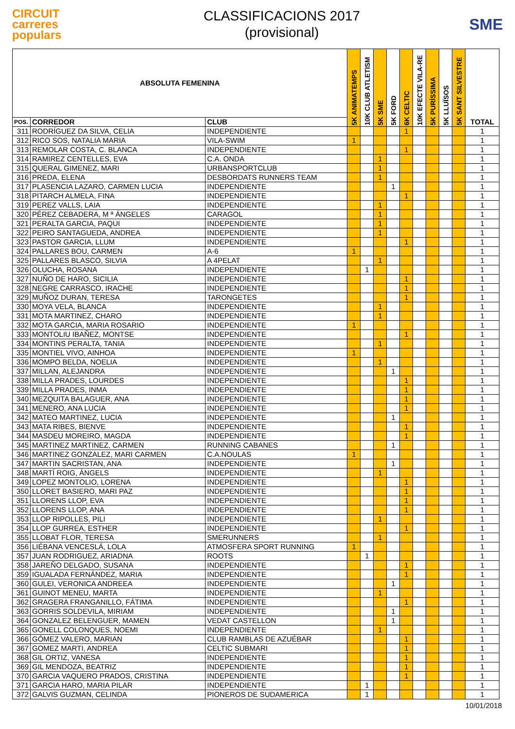CIRCUIT
carreres
populars
CLASSIFICACIONS 2017
(provisional)
SME
| ABSOLUTA FEMENINA | | | 5K ANIMATEMPS | 10K CLUB ATLETISM | 5K SME | 5K FORD | 6K CELTIC | 10K EFECTE VILA-RE | 5K PURÍSSIMA | 5K LLUÏSOS | 5K SANT SILVESTRE | TOTAL |
| --- | --- | --- | --- | --- | --- | --- | --- | --- | --- | --- | --- | --- |
| POS. | CORREDOR | CLUB | | | | | | | | | | |
| 311 | RODRÍGUEZ DA SILVA, CELIA | INDEPENDIENTE | | | | | 1 | | | | | 1 |
| 312 | RICO SOS, NATALIA MARIA | VILA-SWIM | 1 | | | | | | | | | 1 |
| 313 | REMOLAR COSTA, C. BLANCA | INDEPENDIENTE | | | | | 1 | | | | | 1 |
| 314 | RAMIREZ CENTELLES, EVA | C.A. ONDA | | | 1 | | | | | | | 1 |
| 315 | QUERAL GIMENEZ, MARI | URBANSPORTCLUB | | | 1 | | | | | | | 1 |
| 316 | PREDA, ELENA | DESBORDATS RUNNERS TEAM | | | 1 | | | | | | | 1 |
| 317 | PLASENCIA LAZARO, CARMEN LUCIA | INDEPENDIENTE | | | | 1 | | | | | | 1 |
| 318 | PITARCH ALMELA, FINA | INDEPENDIENTE | | | | | 1 | | | | | 1 |
| 319 | PEREZ VALLS, LAIA | INDEPENDIENTE | | | 1 | | | | | | | 1 |
| 320 | PÉREZ CEBADERA, M ª ÁNGELES | CARAGOL | | | 1 | | | | | | | 1 |
| 321 | PERALTA GARCIA, PAQUI | INDEPENDIENTE | | | 1 | | | | | | | 1 |
| 322 | PEIRO SANTAGUEDA, ANDREA | INDEPENDIENTE | | | 1 | | | | | | | 1 |
| 323 | PASTOR GARCIA, LLUM | INDEPENDIENTE | | | | | 1 | | | | | 1 |
| 324 | PALLARES BOU, CARMEN | A-6 | 1 | | | | | | | | | 1 |
| 325 | PALLARES BLASCO, SILVIA | A 4PELAT | | | 1 | | | | | | | 1 |
| 326 | OLUCHA, ROSANA | INDEPENDIENTE | | 1 | | | | | | | | 1 |
| 327 | NUÑO DE HARO, SICILIA | INDEPENDIENTE | | | | | 1 | | | | | 1 |
| 328 | NEGRE CARRASCO, IRACHE | INDEPENDIENTE | | | | | 1 | | | | | 1 |
| 329 | MUÑOZ DURAN, TERESA | TARONGETES | | | | | 1 | | | | | 1 |
| 330 | MOYA VELA, BLANCA | INDEPENDIENTE | | | 1 | | | | | | | 1 |
| 331 | MOTA MARTINEZ, CHARO | INDEPENDIENTE | | | 1 | | | | | | | 1 |
| 332 | MOTA GARCIA, MARIA ROSARIO | INDEPENDIENTE | 1 | | | | | | | | | 1 |
| 333 | MONTOLIU IBAÑEZ, MONTSE | INDEPENDIENTE | | | | | 1 | | | | | 1 |
| 334 | MONTINS PERALTA, TANIA | INDEPENDIENTE | | | 1 | | | | | | | 1 |
| 335 | MONTIEL VIVO, AINHOA | INDEPENDIENTE | 1 | | | | | | | | | 1 |
| 336 | MOMPO BELDA, NOELIA | INDEPENDIENTE | | | 1 | | | | | | | 1 |
| 337 | MILLAN, ALEJANDRA | INDEPENDIENTE | | | | 1 | | | | | | 1 |
| 338 | MILLA PRADES, LOURDES | INDEPENDIENTE | | | | | 1 | | | | | 1 |
| 339 | MILLA PRADES, INMA | INDEPENDIENTE | | | | | 1 | | | | | 1 |
| 340 | MEZQUITA BALAGUER, ANA | INDEPENDIENTE | | | | | 1 | | | | | 1 |
| 341 | MENERO, ANA LUCIA | INDEPENDIENTE | | | | | 1 | | | | | 1 |
| 342 | MATEO MARTINEZ, LUCIA | INDEPENDIENTE | | | | 1 | | | | | | 1 |
| 343 | MATA RIBES, BIENVE | INDEPENDIENTE | | | | | 1 | | | | | 1 |
| 344 | MASDEU MOREIRO, MAGDA | INDEPENDIENTE | | | | | 1 | | | | | 1 |
| 345 | MARTINEZ MARTINEZ, CARMEN | RUNNING CABANES | | | | 1 | | | | | | 1 |
| 346 | MARTINEZ GONZALEZ, MARI CARMEN | C.A.NOULAS | 1 | | | | | | | | | 1 |
| 347 | MARTIN SACRISTAN, ANA | INDEPENDIENTE | | | | 1 | | | | | | 1 |
| 348 | MARTÍ ROIG, ÀNGELS | INDEPENDIENTE | | | 1 | | | | | | | 1 |
| 349 | LOPEZ MONTOLIO, LORENA | INDEPENDIENTE | | | | | 1 | | | | | 1 |
| 350 | LLORET BASIERO, MARI PAZ | INDEPENDIENTE | | | | | 1 | | | | | 1 |
| 351 | LLORENS LLOP, EVA | INDEPENDIENTE | | | | | 1 | | | | | 1 |
| 352 | LLORENS LLOP, ANA | INDEPENDIENTE | | | | | 1 | | | | | 1 |
| 353 | LLOP RIPOLLES, PILI | INDEPENDIENTE | | | 1 | | | | | | | 1 |
| 354 | LLOP GURREA, ESTHER | INDEPENDIENTE | | | | | 1 | | | | | 1 |
| 355 | LLOBAT FLOR, TERESA | SMERUNNERS | | | 1 | | | | | | | 1 |
| 356 | LIÉBANA VENCESLÁ, LOLA | ATMOSFERA SPORT RUNNING | 1 | | | | | | | | | 1 |
| 357 | JUAN RODRIGUEZ, ARIADNA | ROOTS | | 1 | | | | | | | | 1 |
| 358 | JAREÑO DELGADO, SUSANA | INDEPENDIENTE | | | | | 1 | | | | | 1 |
| 359 | IGUALADA FERNÁNDEZ, MARIA | INDEPENDIENTE | | | | | 1 | | | | | 1 |
| 360 | GULEI, VERONICA ANDREEA | INDEPENDIENTE | | | | 1 | | | | | | 1 |
| 361 | GUINOT MENEU, MARTA | INDEPENDIENTE | | | 1 | | | | | | | 1 |
| 362 | GRAGERA FRANGANILLO, FÁTIMA | INDEPENDIENTE | | | | | 1 | | | | | 1 |
| 363 | GORRIS SOLDEVILA, MIRIAM | INDEPENDIENTE | | | | 1 | | | | | | 1 |
| 364 | GONZALEZ BELENGUER, MAMEN | VEDAT CASTELLON | | | | 1 | | | | | | 1 |
| 365 | GONELL COLONQUES, NOEMI | INDEPENDIENTE | | | 1 | | | | | | | 1 |
| 366 | GÓMEZ VALERO, MARIAN | CLUB RAMBLAS DE AZUÉBAR | | | | | 1 | | | | | 1 |
| 367 | GOMEZ MARTI, ANDREA | CELTIC SUBMARI | | | | | 1 | | | | | 1 |
| 368 | GIL ORTIZ, VANESA | INDEPENDIENTE | | | | | 1 | | | | | 1 |
| 369 | GIL MENDOZA, BEATRIZ | INDEPENDIENTE | | | | | 1 | | | | | 1 |
| 370 | GARCIA VAQUERO PRADOS, CRISTINA | INDEPENDIENTE | | | | | 1 | | | | | 1 |
| 371 | GARCIA HARO, MARIA PILAR | INDEPENDIENTE | | 1 | | | | | | | | 1 |
| 372 | GALVIS GUZMAN, CELINDA | PIONEROS DE SUDAMERICA | | 1 | | | | | | | | 1 |
10/01/2018